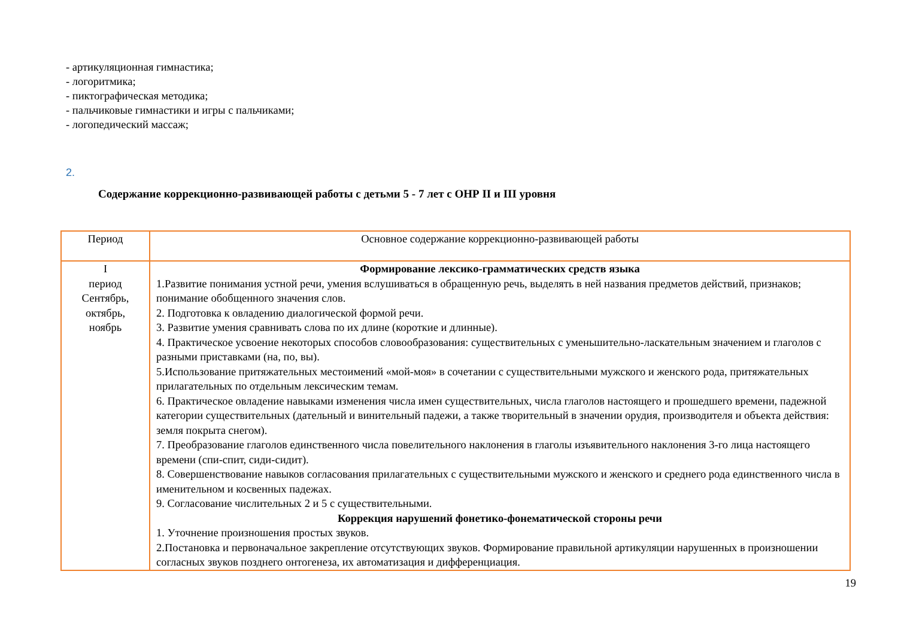- артикуляционная гимнастика;
- логоритмика;
- пиктографическая методика;
- пальчиковые гимнастики и игры с пальчиками;
- логопедический массаж;
2.
Содержание коррекционно-развивающей работы с детьми 5 - 7 лет с ОНР II и III уровня
| Период | Основное содержание коррекционно-развивающей работы |
| I период Сентябрь, октябрь, ноябрь | Формирование лексико-грамматических средств языка 1.Развитие понимания устной речи, умения вслушиваться в обращенную речь, выделять в ней названия предметов действий, признаков; понимание обобщенного значения слов. 2. Подготовка к овладению диалогической формой речи. 3. Развитие умения сравнивать слова по их длине (короткие и длинные). 4. Практическое усвоение некоторых способов словообразования: существительных с уменьшительно-ласкательным значением и глаголов с разными приставками (на, по, вы). 5.Использование притяжательных местоимений «мой-моя» в сочетании с существительными мужского и женского рода, притяжательных прилагательных по отдельным лексическим темам. 6. Практическое овладение навыками изменения числа имен существительных, числа глаголов настоящего и прошедшего времени, падежной категории существительных (дательный и винительный падежи, а также творительный в значении орудия, производителя и объекта действия: земля покрыта снегом). 7. Преобразование глаголов единственного числа повелительного наклонения в глаголы изъявительного наклонения 3-го лица настоящего времени (спи-спит, сиди-сидит). 8. Совершенствование навыков согласования прилагательных с существительными мужского и женского и среднего рода единственного числа в именительном и косвенных падежах. 9. Согласование числительных 2 и 5 с существительными. Коррекция нарушений фонетико-фонематической стороны речи 1. Уточнение произношения простых звуков. 2.Постановка и первоначальное закрепление отсутствующих звуков. Формирование правильной артикуляции нарушенных в произношении согласных звуков позднего онтогенеза, их автоматизация и дифференциация. |
19